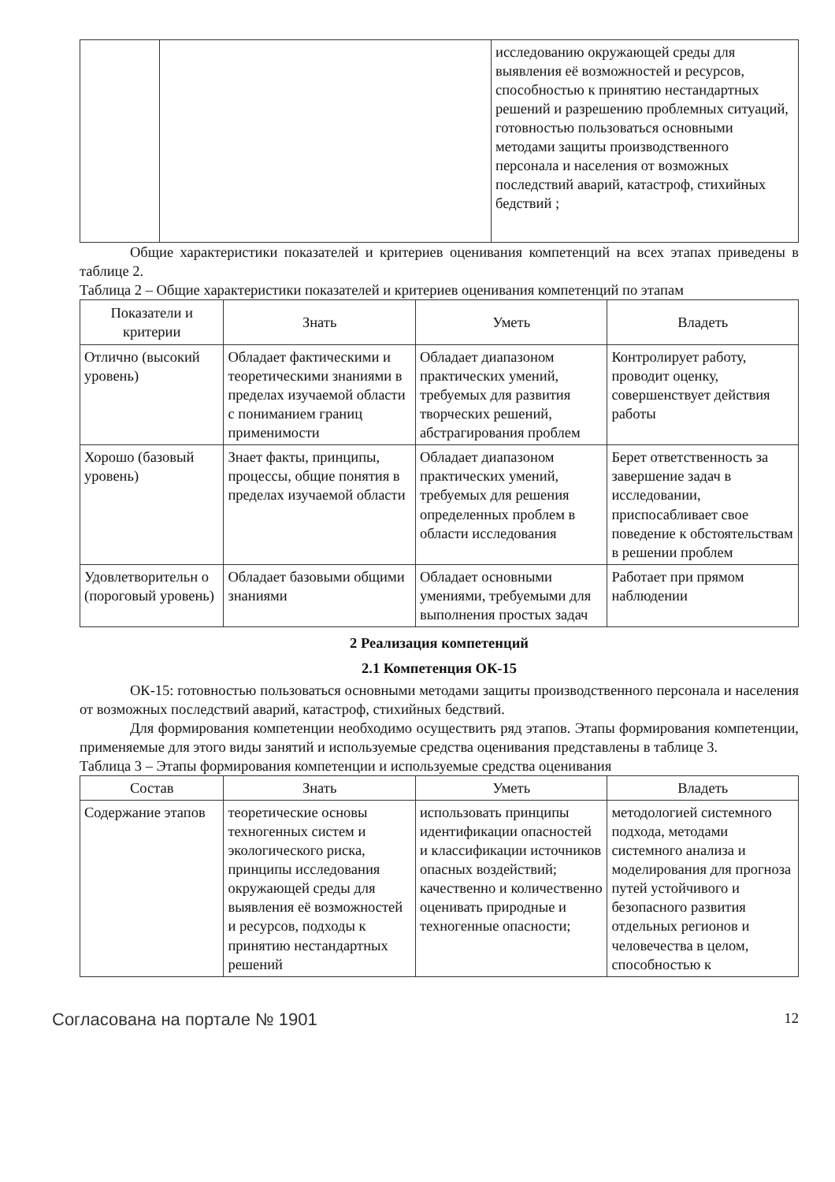| | | исследованию окружающей среды для выявления её возможностей и ресурсов, способностью к принятию нестандартных решений и разрешению проблемных ситуаций, готовностью пользоваться основными методами защиты производственного персонала и населения от возможных последствий аварий, катастроф, стихийных бедствий ; |
Общие характеристики показателей и критериев оценивания компетенций на всех этапах приведены в таблице 2.
Таблица 2 – Общие характеристики показателей и критериев оценивания компетенций по этапам
| Показатели и критерии | Знать | Уметь | Владеть |
| --- | --- | --- | --- |
| Отлично (высокий уровень) | Обладает фактическими и теоретическими знаниями в пределах изучаемой области с пониманием границ применимости | Обладает диапазоном практических умений, требуемых для развития творческих решений, абстрагирования проблем | Контролирует работу, проводит оценку, совершенствует действия работы |
| Хорошо (базовый уровень) | Знает факты, принципы, процессы, общие понятия в пределах изучаемой области | Обладает диапазоном практических умений, требуемых для решения определенных проблем в области исследования | Берет ответственность за завершение задач в исследовании, приспосабливает свое поведение к обстоятельствам в решении проблем |
| Удовлетворительн о (пороговый уровень) | Обладает базовыми общими знаниями | Обладает основными умениями, требуемыми для выполнения простых задач | Работает при прямом наблюдении |
2 Реализация компетенций
2.1 Компетенция ОК-15
ОК-15: готовностью пользоваться основными методами защиты производственного персонала и населения от возможных последствий аварий, катастроф, стихийных бедствий.
Для формирования компетенции необходимо осуществить ряд этапов. Этапы формирования компетенции, применяемые для этого виды занятий и используемые средства оценивания представлены в таблице 3.
Таблица 3 – Этапы формирования компетенции и используемые средства оценивания
| Состав | Знать | Уметь | Владеть |
| --- | --- | --- | --- |
| Содержание этапов | теоретические основы техногенных систем и экологического риска, принципы исследования окружающей среды для выявления её возможностей и ресурсов, подходы к принятию нестандартных решений | использовать принципы идентификации опасностей и классификации источников опасных воздействий; качественно и количественно оценивать природные и техногенные опасности; | методологией системного подхода, методами системного анализа и моделирования для прогноза путей устойчивого и безопасного развития отдельных регионов и человечества в целом, способностью к |
Согласована на портале № 1901 12